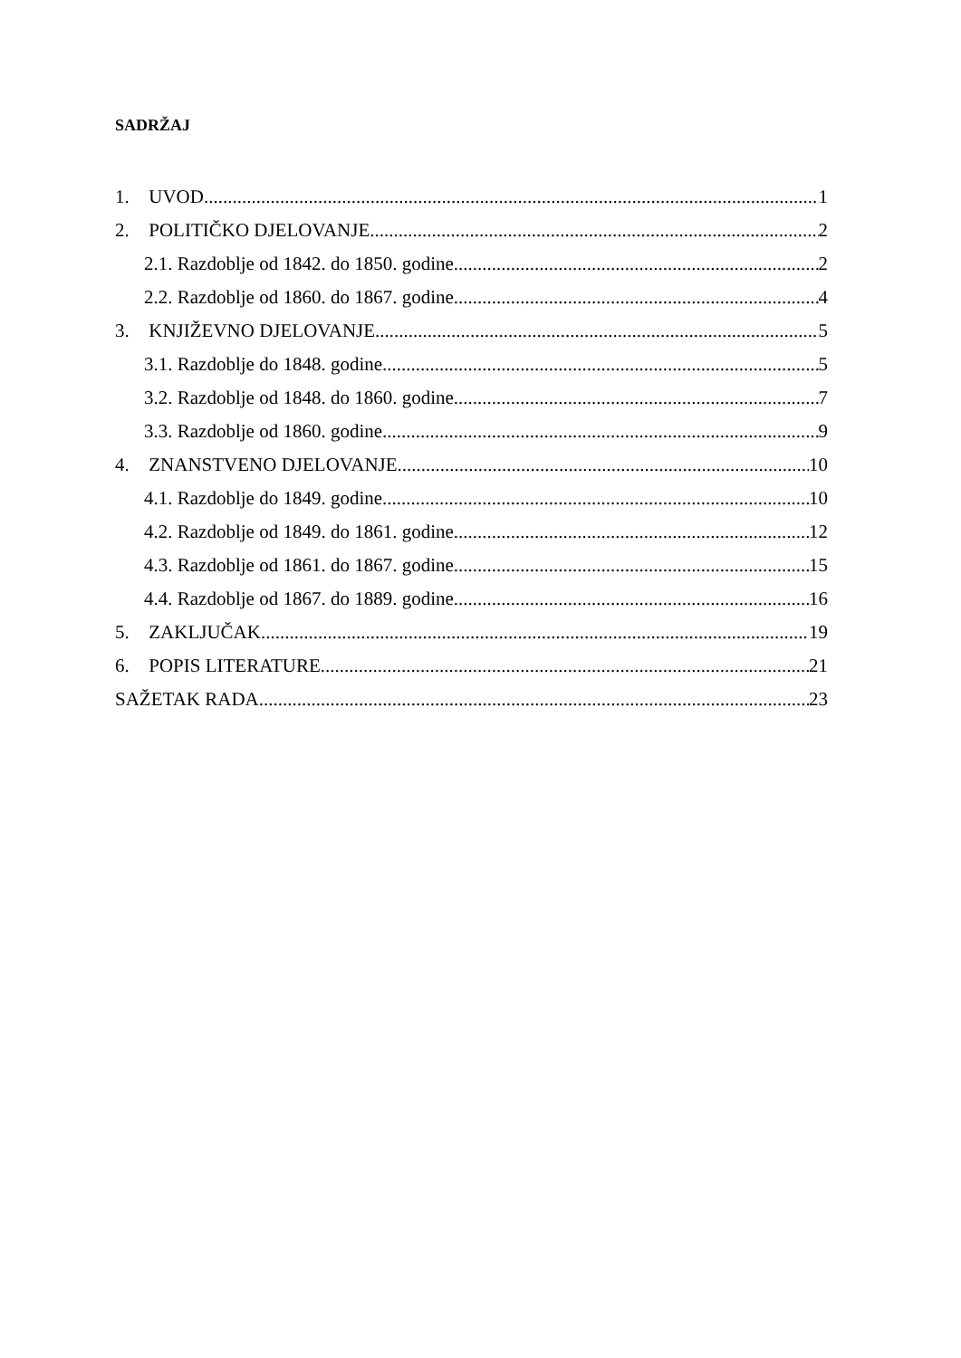SADRŽAJ
1. UVOD 1
2. POLITIČKO DJELOVANJE 2
2.1. Razdoblje od 1842. do 1850. godine 2
2.2. Razdoblje od 1860. do 1867. godine 4
3. KNJIŽEVNO DJELOVANJE 5
3.1. Razdoblje do 1848. godine 5
3.2. Razdoblje od 1848. do 1860. godine 7
3.3. Razdoblje od 1860. godine 9
4. ZNANSTVENO DJELOVANJE 10
4.1. Razdoblje do 1849. godine 10
4.2. Razdoblje od 1849. do 1861. godine 12
4.3. Razdoblje od 1861. do 1867. godine 15
4.4. Razdoblje od 1867. do 1889. godine 16
5. ZAKLJUČAK 19
6. POPIS LITERATURE 21
SAŽETAK RADA 23